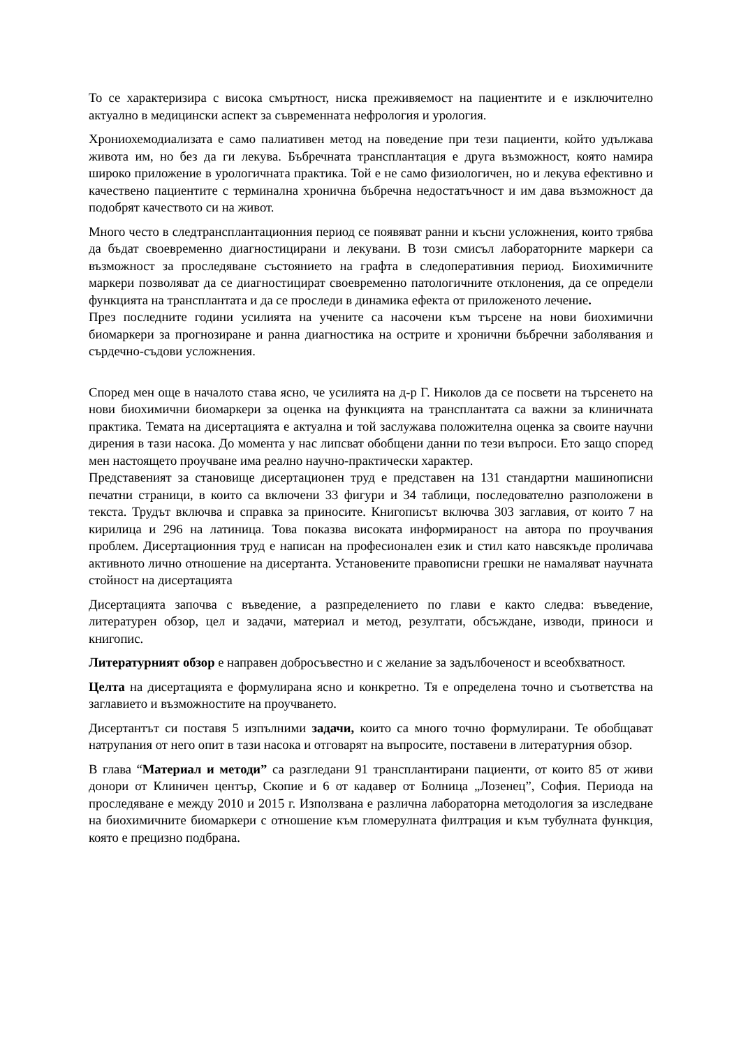То се характеризира с висока смъртност, ниска преживяемост на пациентите и е изключително актуално в медицински аспект за съвременната нефрология и урология.
Хрониохемодиализата е само палиативен метод на поведение при тези пациенти, който удължава живота им, но без да ги лекува. Бъбречната трансплантация е друга възможност, която намира широко приложение в урологичната практика. Той е не само физиологичен, но и лекува ефективно и качествено пациентите с терминална хронична бъбречна недостатъчност и им дава възможност да подобрят качеството си на живот.
Много често в следтрансплантационния период се появяват ранни и късни усложнения, които трябва да бъдат своевременно диагностицирани и лекувани. В този смисъл лабораторните маркери са възможност за проследяване състоянието на графта в следоперативния период. Биохимичните маркери позволяват да се диагностицират своевременно патологичните отклонения, да се определи функцията на трансплантата и да се проследи в динамика ефекта от приложеното лечение.
През последните години усилията на учените са насочени към търсене на нови биохимични биомаркери за прогнозиране и ранна диагностика на острите и хронични бъбречни заболявания и сърдечно-съдови усложнения.
Според мен още в началото става ясно, че усилията на д-р Г. Николов да се посвети на търсенето на нови биохимични биомаркери за оценка на функцията на трансплантата са важни за клиничната практика. Темата на дисертацията е актуална и той заслужава положителна оценка за своите научни дирения в тази насока. До момента у нас липсват обобщени данни по тези въпроси. Ето защо според мен настоящето проучване има реално научно-практически характер.
Представеният за становище дисертационен труд е представен на 131 стандартни машинописни печатни страници, в които са включени 33 фигури и 34 таблици, последователно разположени в текста. Трудът включва и справка за приносите. Книгописът включва 303 заглавия, от които 7 на кирилица и 296 на латиница. Това показва високата информираност на автора по проучвания проблем. Дисертационния труд е написан на професионален език и стил като навсякъде проличава активното лично отношение на дисертанта. Установените правописни грешки не намаляват научната стойност на дисертацията
Дисертацията започва с въведение, а разпределението по глави е както следва: въведение, литературен обзор, цел и задачи, материал и метод, резултати, обсъждане, изводи, приноси и книгопис.
Литературният обзор е направен добросъвестно и с желание за задълбоченост и всеобхватност.
Целта на дисертацията е формулирана ясно и конкретно. Тя е определена точно и съответства на заглавието и възможностите на проучването.
Дисертантът си поставя 5 изпълними задачи, които са много точно формулирани. Те обобщават натрупания от него опит в тази насока и отговарят на въпросите, поставени в литературния обзор.
В глава “Материал и методи” са разгледани 91 трансплантирани пациенти, от които 85 от живи донори от Клиничен център, Скопие и 6 от кадавер от Болница „Лозенец”, София. Периода на проследяване е между 2010 и 2015 г. Използвана е различна лабораторна методология за изследване на биохимичните биомаркери с отношение към гломерулната филтрация и към тубулната функция, която е прецизно подбрана.